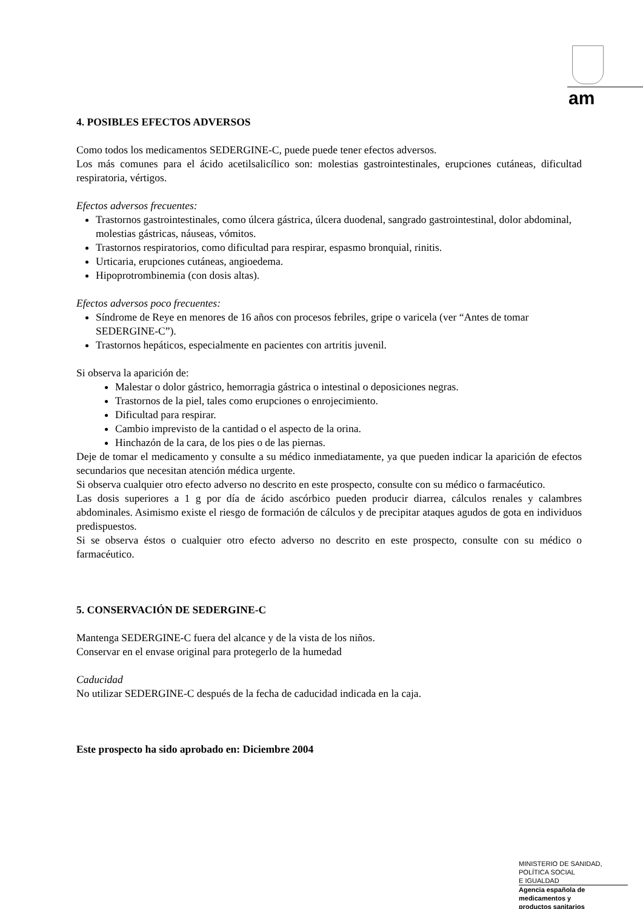am
4. POSIBLES EFECTOS ADVERSOS
Como todos los medicamentos SEDERGINE-C, puede puede tener efectos adversos.
Los más comunes para el ácido acetilsalicílico son: molestias gastrointestinales, erupciones cutáneas, dificultad respiratoria, vértigos.
Efectos adversos frecuentes:
Trastornos gastrointestinales, como úlcera gástrica, úlcera duodenal, sangrado gastrointestinal, dolor abdominal, molestias gástricas, náuseas, vómitos.
Trastornos respiratorios, como dificultad para respirar, espasmo bronquial, rinitis.
Urticaria, erupciones cutáneas, angioedema.
Hipoprotrombinemia (con dosis altas).
Efectos adversos poco frecuentes:
Síndrome de Reye en menores de 16 años con procesos febriles, gripe o varicela (ver “Antes de tomar SEDERGINE-C”).
Trastornos hepáticos, especialmente en pacientes con artritis juvenil.
Si observa la aparición de:
Malestar o dolor gástrico, hemorragia gástrica o intestinal o deposiciones negras.
Trastornos de la piel, tales como erupciones o enrojecimiento.
Dificultad para respirar.
Cambio imprevisto de la cantidad o el aspecto de la orina.
Hinchazón de la cara, de los pies o de las piernas.
Deje de tomar el medicamento y consulte a su médico inmediatamente, ya que pueden indicar la aparición de efectos secundarios que necesitan atención médica urgente.
Si observa cualquier otro efecto adverso no descrito en este prospecto, consulte con su médico o farmacéutico.
Las dosis superiores a 1 g por día de ácido ascórbico pueden producir diarrea, cálculos renales y calambres abdominales. Asimismo existe el riesgo de formación de cálculos y de precipitar ataques agudos de gota en individuos predispuestos.
Si se observa éstos o cualquier otro efecto adverso no descrito en este prospecto, consulte con su médico o farmacéutico.
5. CONSERVACIÓN DE SEDERGINE-C
Mantenga SEDERGINE-C fuera del alcance y de la vista de los niños.
Conservar en el envase original para protegerlo de la humedad
Caducidad
No utilizar SEDERGINE-C después de la fecha de caducidad indicada en la caja.
Este prospecto ha sido aprobado en: Diciembre 2004
MINISTERIO DE SANIDAD,
POLÍTICA SOCIAL
E IGUALDAD
Agencia española de
medicamentos y
productos sanitarios